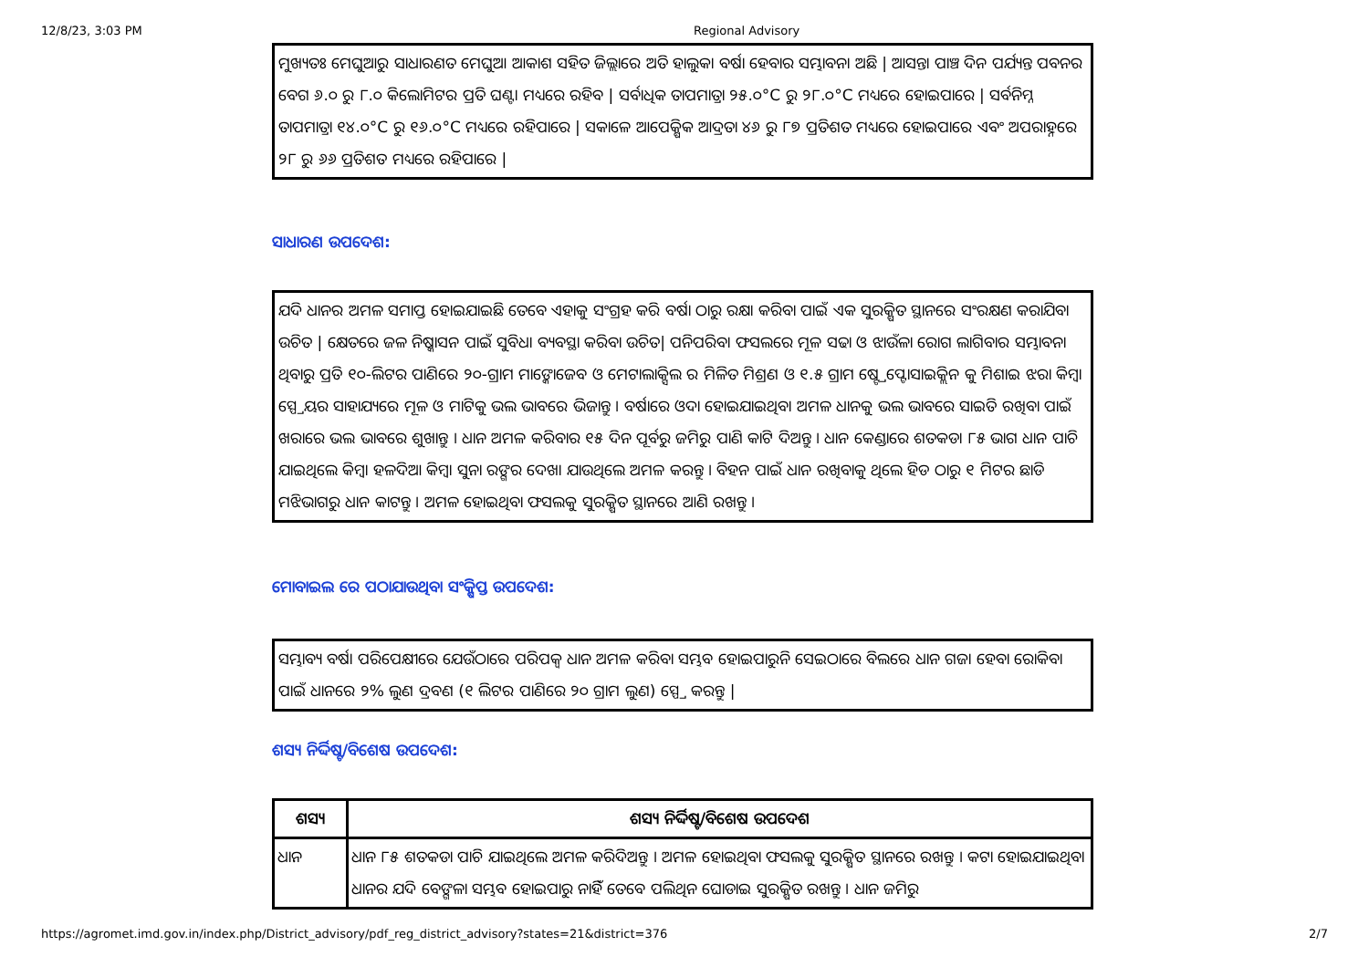12/8/23, 3:03 PM Regional Advisory
ମୁଖ୍ୟତଃ ମେଘୁଆରୁ ସାଧାରଣତ ମେଘୁଆ ଆକାଶ ସହିତ ଜିଲ୍ଲାରେ ଅତି ହାଲୁକା ବର୍ଷା ହେବାର ସମ୍ଭାବନା ଅଛି | ଆସନ୍ତା ପାଞ୍ଚ ଦିନ ପର୍ଯ୍ୟନ୍ତ ପବନର ବେଗ ୬.୦ ରୁ ୮.୦ କିଲୋମିଟର ପ୍ରତି ଘଣ୍ଟା ମଧ୍ୟରେ ରହିବ | ସର୍ବାଧିକ ତାପମାତ୍ରା ୨୫.୦°C ରୁ ୨୮.୦°C ମଧ୍ୟରେ ହୋଇପାରେ | ସର୍ବନିମ୍ନ ତାପମାତ୍ରା ୧୪.୦°C ରୁ ୧୬.୦°C ମଧ୍ୟରେ ରହିପାରେ | ସକାଳେ ଆପେକ୍ଷିକ ଆଦ୍ରତା ୪୬ ରୁ ୮୭ ପ୍ରତିଶତ ମଧ୍ୟରେ ହୋଇପାରେ ଏବଂ ଅପରାହ୍ନରେ ୨୮ ରୁ ୬୬ ପ୍ରତିଶତ ମଧ୍ୟରେ ରହିପାରେ |
ସାଧାରଣ ଉପଦେଶ:
ଯଦି ଧାନର ଅମଳ ସମାପ୍ତ ହୋଇଯାଇଛି ତେବେ ଏହାକୁ ସଂଗ୍ରହ କରି ବର୍ଷା ଠାରୁ ରକ୍ଷା କରିବା ପାଇଁ ଏକ ସୁରକ୍ଷିତ ସ୍ଥାନରେ ସଂରକ୍ଷଣ କରାଯିବା ଉଚିତ | କ୍ଷେତରେ ଜଳ ନିଷ୍କାସନ ପାଇଁ ସୁବିଧା ବ୍ୟବସ୍ଥା କରିବା ଉଚିତ| ପନିପରିବା ଫସଲରେ ମୂଳ ସଢା ଓ ଝାଉଁଳା ରୋଗ ଲାଗିବାର ସମ୍ଭାବନା ଥିବାରୁ ପ୍ରତି ୧୦-ଲିଟର ପାଣିରେ ୨୦-ଗ୍ରାମ ମାଙ୍କୋଜେବ ଓ ମେଟାଲାକ୍ସିଲ ର ମିଳିତ ମିଶ୍ରଣ ଓ ୧.୫ ଗ୍ରାମ ଷ୍ଟ୍ରେପ୍ଟୋସାଇକ୍ଲିନ କୁ ମିଶାଇ ଝରା କିମ୍ବା ସ୍ପ୍ରେୟର ସାହାଯ୍ୟରେ ମୂଳ ଓ ମାଟିକୁ ଭଲ ଭାବରେ ଭିଜାନ୍ତୁ । ବର୍ଷାରେ ଓଦା ହୋଇଯାଇଥିବା ଅମଳ ଧାନକୁ ଭଲ ଭାବରେ ସାଇତି ରଖିବା ପାଇଁ ଖରାରେ ଭଲ ଭାବରେ ଶୁଖାନ୍ତୁ । ଧାନ ଅମଳ କରିବାର ୧୫ ଦିନ ପୂର୍ବରୁ ଜମିରୁ ପାଣି କାଟି ଦିଅନ୍ତୁ । ଧାନ କେଣ୍ଡାରେ ଶତକଡା ୮୫ ଭାଗ ଧାନ ପାଚି ଯାଇଥିଲେ କିମ୍ବା ହଳଦିଆ କିମ୍ବା ସୁନା ରଙ୍ଗର ଦେଖା ଯାଉଥିଲେ ଅମଳ କରନ୍ତୁ । ବିହନ ପାଇଁ ଧାନ ରଖିବାକୁ ଥିଲେ ହିଡ ଠାରୁ ୧ ମିଟର ଛାଡି ମଝିଭାଗରୁ ଧାନ କାଟନ୍ତୁ । ଅମଳ ହୋଇଥିବା ଫସଲକୁ ସୁରକ୍ଷିତ ସ୍ଥାନରେ ଆଣି ରଖନ୍ତୁ ।
ମୋବାଇଲ ରେ ପଠାଯାଉଥିବା ସଂକ୍ଷିପ୍ତ ଉପଦେଶ:
ସମ୍ଭାବ୍ୟ ବର୍ଷା ପରିପେକ୍ଷୀରେ ଯେଉଁଠାରେ ପରିପକ୍ୱ ଧାନ ଅମଳ କରିବା ସମ୍ଭବ ହୋଇପାରୁନି ସେଇଠାରେ ବିଲରେ ଧାନ ଗଜା ହେବା ରୋକିବା ପାଇଁ ଧାନରେ ୨% ଲୁଣ ଦ୍ରବଣ (୧ ଲିଟର ପାଣିରେ ୨୦ ଗ୍ରାମ ଲୁଣ) ସ୍ପ୍ରେ କରନ୍ତୁ |
ଶସ୍ୟ ନିର୍ଦ୍ଦିଷ୍ଟ/ବିଶେଷ ଉପଦେଶ:
| ଶସ୍ୟ | ଶସ୍ୟ ନିର୍ଦ୍ଦିଷ୍ଟ/ବିଶେଷ ଉପଦେଶ |
| --- | --- |
| ଧାନ | ଧାନ ୮୫ ଶତକଡା ପାଚି ଯାଇଥିଲେ ଅମଳ କରିଦିଅନ୍ତୁ । ଅମଳ ହୋଇଥିବା ଫସଲକୁ ସୁରକ୍ଷିତ ସ୍ଥାନରେ ରଖନ୍ତୁ । କଟା ହୋଇଯାଇଥିବା ଧାନର ଯଦି ବେଙ୍ଗଳା ସମ୍ଭବ ହୋଇପାରୁ ନାହିଁ ତେବେ ପଲିଥିନ ଘୋଡାଇ ସୁରକ୍ଷିତ ରଖନ୍ତୁ । ଧାନ ଜମିରୁ |
https://agromet.imd.gov.in/index.php/District_advisory/pdf_reg_district_advisory?states=21&district=376 2/7